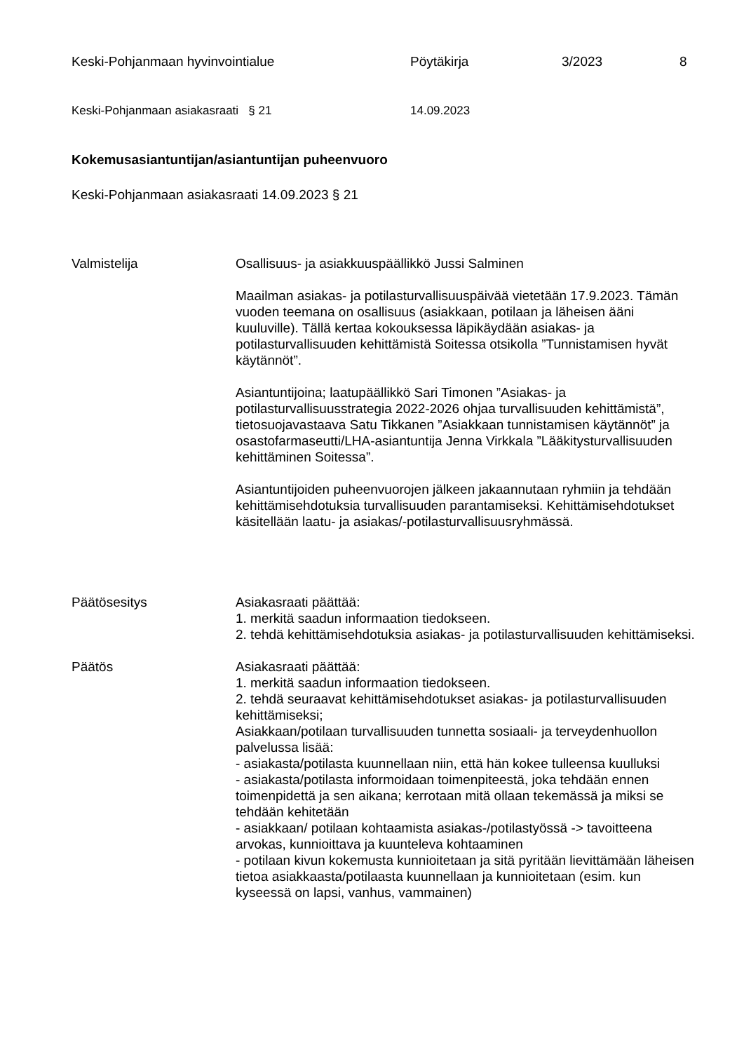Keski-Pohjanmaan hyvinvointialue Pöytäkirja 3/2023 8
Keski-Pohjanmaan asiakasraati § 21 14.09.2023
Kokemusasiantuntijan/asiantuntijan puheenvuoro
Keski-Pohjanmaan asiakasraati 14.09.2023 § 21
Valmistelija Osallisuus- ja asiakkuuspäällikkö Jussi Salminen
Maailman asiakas- ja potilasturvallisuuspäivää vietetään 17.9.2023. Tämän vuoden teemana on osallisuus (asiakkaan, potilaan ja läheisen ääni kuuluville). Tällä kertaa kokouksessa läpikäydään asiakas- ja potilasturvallisuuden kehittämistä Soitessa otsikolla ”Tunnistamisen hyvät käytännöt”.
Asiantuntijoina; laatupäällikkö Sari Timonen ”Asiakas- ja potilasturvallisuusstrategia 2022-2026 ohjaa turvallisuuden kehittämistä”, tietosuojavastaava Satu Tikkanen ”Asiakkaan tunnistamisen käytännöt” ja osastofarmaseutti/LHA-asiantuntija Jenna Virkkala ”Lääkitysturvallisuuden kehittäminen Soitessa”.
Asiantuntijoiden puheenvuorojen jälkeen jakaannutaan ryhmiin ja tehdään kehittämisehdotuksia turvallisuuden parantamiseksi. Kehittämisehdotukset käsitellään laatu- ja asiakas/-potilasturvallisuusryhmässä.
Päätösesitys Asiakasraati päättää:
1. merkitä saadun informaation tiedokseen.
2. tehdä kehittämisehdotuksia asiakas- ja potilasturvallisuuden kehittämiseksi.
Päätös Asiakasraati päättää:
1. merkitä saadun informaation tiedokseen.
2. tehdä seuraavat kehittämisehdotukset asiakas- ja potilasturvallisuuden kehittämiseksi;
Asiakkaan/potilaan turvallisuuden tunnetta sosiaali- ja terveydenhuollon palvelussa lisää:
- asiakasta/potilasta kuunnellaan niin, että hän kokee tulleensa kuulluksi
- asiakasta/potilasta informoidaan toimenpiteestä, joka tehdään ennen toimenpidettä ja sen aikana; kerrotaan mitä ollaan tekemässä ja miksi se tehdään kehitetään
- asiakkaan/ potilaan kohtaamista asiakas-/potilastyössä -> tavoitteena arvokas, kunnioittava ja kuunteleva kohtaaminen
- potilaan kivun kokemusta kunnioitetaan ja sitä pyritään lievittämään läheisen tietoa asiakkaasta/potilaasta kuunnellaan ja kunnioitetaan (esim. kun kyseessä on lapsi, vanhus, vammainen)